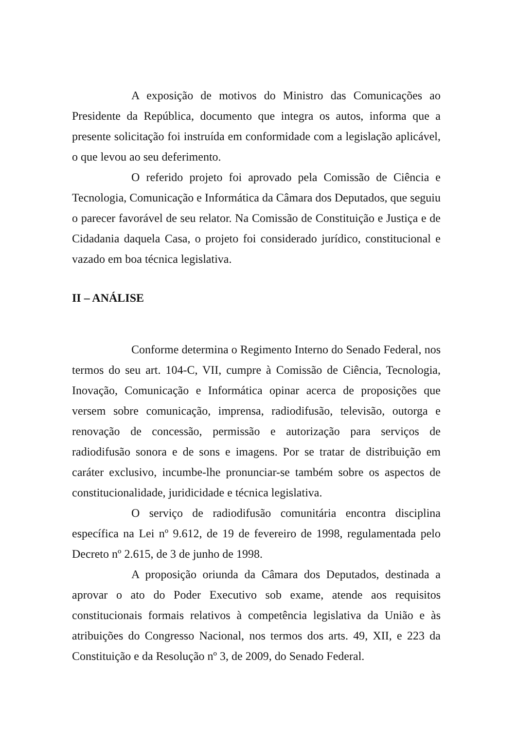A exposição de motivos do Ministro das Comunicações ao Presidente da República, documento que integra os autos, informa que a presente solicitação foi instruída em conformidade com a legislação aplicável, o que levou ao seu deferimento.
O referido projeto foi aprovado pela Comissão de Ciência e Tecnologia, Comunicação e Informática da Câmara dos Deputados, que seguiu o parecer favorável de seu relator. Na Comissão de Constituição e Justiça e de Cidadania daquela Casa, o projeto foi considerado jurídico, constitucional e vazado em boa técnica legislativa.
II – ANÁLISE
Conforme determina o Regimento Interno do Senado Federal, nos termos do seu art. 104-C, VII, cumpre à Comissão de Ciência, Tecnologia, Inovação, Comunicação e Informática opinar acerca de proposições que versem sobre comunicação, imprensa, radiodifusão, televisão, outorga e renovação de concessão, permissão e autorização para serviços de radiodifusão sonora e de sons e imagens. Por se tratar de distribuição em caráter exclusivo, incumbe-lhe pronunciar-se também sobre os aspectos de constitucionalidade, juridicidade e técnica legislativa.
O serviço de radiodifusão comunitária encontra disciplina específica na Lei nº 9.612, de 19 de fevereiro de 1998, regulamentada pelo Decreto nº 2.615, de 3 de junho de 1998.
A proposição oriunda da Câmara dos Deputados, destinada a aprovar o ato do Poder Executivo sob exame, atende aos requisitos constitucionais formais relativos à competência legislativa da União e às atribuições do Congresso Nacional, nos termos dos arts. 49, XII, e 223 da Constituição e da Resolução nº 3, de 2009, do Senado Federal.